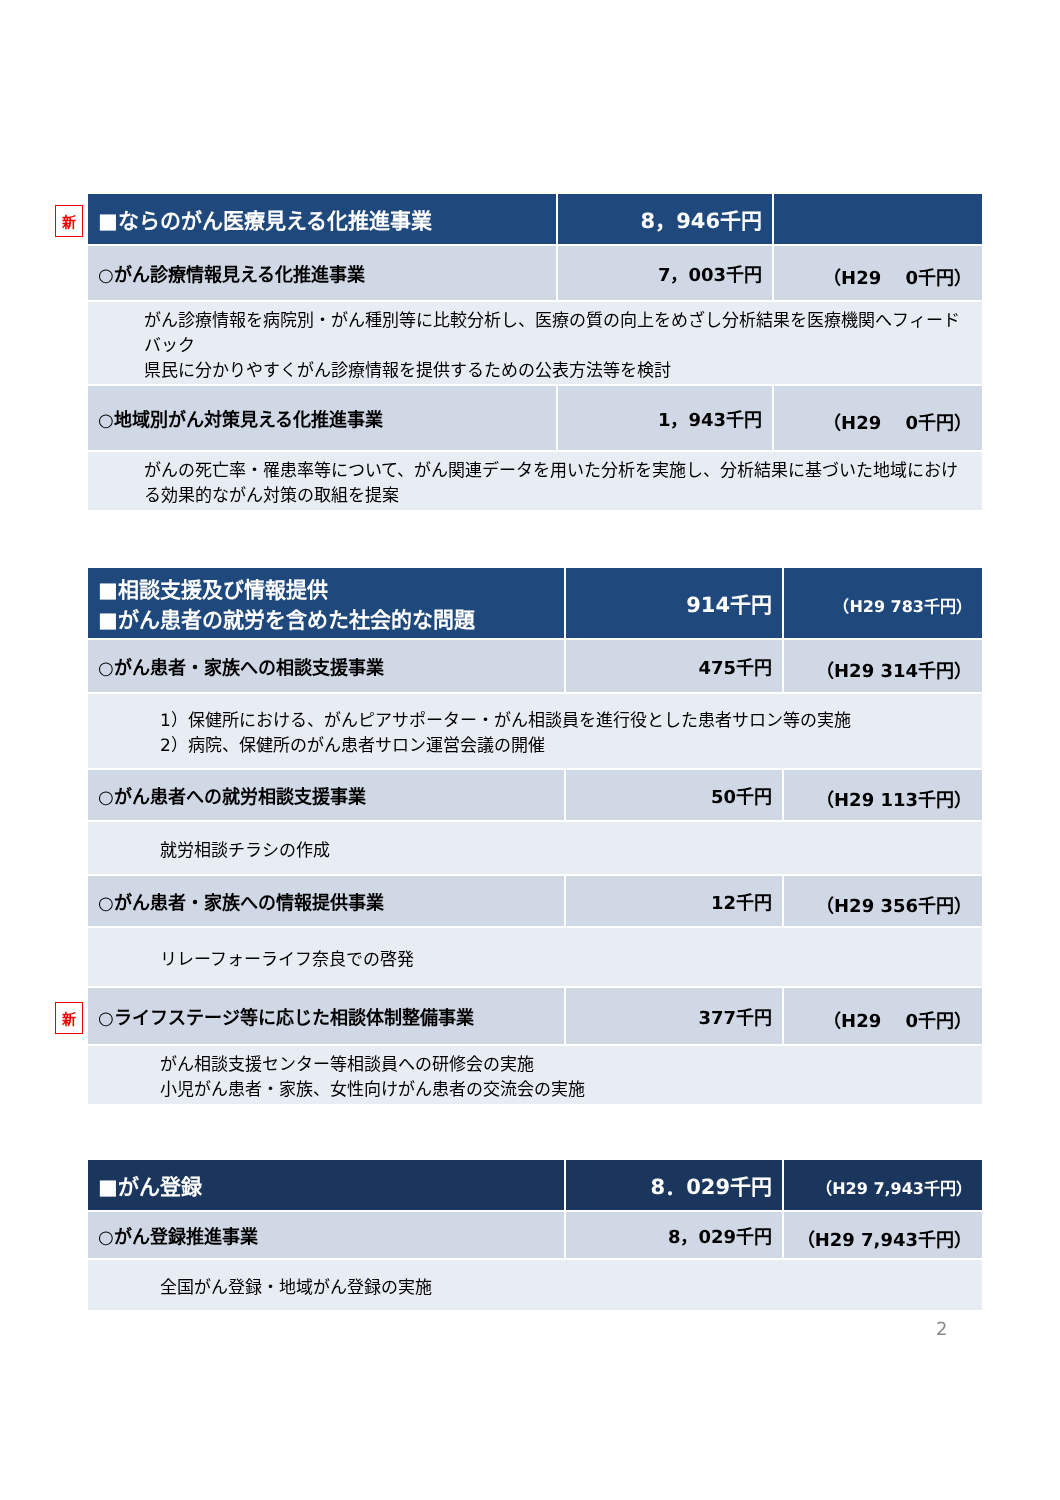新
| ■ならのがん医療見える化推進事業 | 8，946千円 | |
| ○がん診療情報見える化推進事業 | 7，003千円 | （H29 0千円） |
| がん診療情報を病院別・がん種別等に比較分析し、医療の質の向上をめざし分析結果を医療機関へフィードバック 県民に分かりやすくがん診療情報を提供するための公表方法等を検討 | | |
| ○地域別がん対策見える化推進事業 | 1，943千円 | （H29 0千円） |
| がんの死亡率・罹患率等について、がん関連データを用いた分析を実施し、分析結果に基づいた地域における効果的ながん対策の取組を提案 | | |
| ■相談支援及び情報提供 ■がん患者の就労を含めた社会的な問題 | 914千円 | （H29 783千円） |
| ○がん患者・家族への相談支援事業 | 475千円 | （H29 314千円） |
| 1）保健所における、がんピアサポーター・がん相談員を進行役とした患者サロン等の実施 2）病院、保健所のがん患者サロン運営会議の開催 | | |
| ○がん患者への就労相談支援事業 | 50千円 | （H29 113千円） |
| 就労相談チラシの作成 | | |
| ○がん患者・家族への情報提供事業 | 12千円 | （H29 356千円） |
| リレーフォーライフ奈良での啓発 | | |
| ○ライフステージ等に応じた相談体制整備事業 | 377千円 | （H29 0千円） |
| がん相談支援センター等相談員への研修会の実施 小児がん患者・家族、女性向けがん患者の交流会の実施 | | |
新
| ■がん登録 | 8．029千円 | （H29 7,943千円） |
| ○がん登録推進事業 | 8，029千円 | （H29 7,943千円） |
| 全国がん登録・地域がん登録の実施 | | |
2